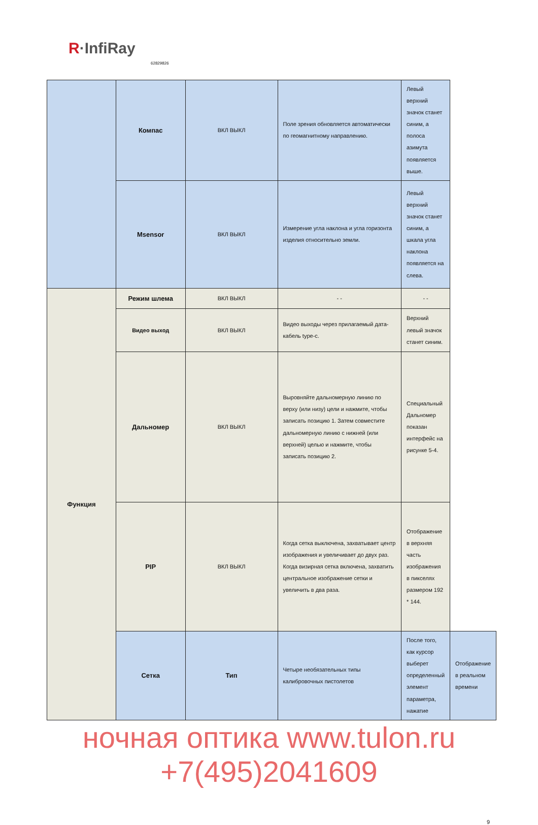R·InfiRay
62829826
| | Компас | ВКЛ ВЫКЛ | Поле зрения обновляется автоматически по геомагнитному направлению. | Левый верхний значок станет синим, а полоса азимута появляется выше. | |
| | Msensor | ВКЛ ВЫКЛ | Измерение угла наклона и угла горизонта изделия относительно земли. | Левый верхний значок станет синим, а шкала угла наклона появляется на слева. | |
| Функция | Режим шлема | ВКЛ ВЫКЛ | - - | - - | |
| | Видео выход | ВКЛ ВЫКЛ | Видео выходы через прилагаемый дата-кабель type-c. | Верхний левый значок станет синим. | |
| | Дальномер | ВКЛ ВЫКЛ | Выровняйте дальномерную линию по верху (или низу) цели и нажмите, чтобы записать позицию 1. Затем совместите дальномерную линию с нижней (или верхней) целью и нажмите, чтобы записать позицию 2. | Специальный Дальномер показан интерфейс на рисунке 5-4. | |
| | PIP | ВКЛ ВЫКЛ | Когда сетка выключена, захватывает центр изображения и увеличивает до двух раз. Когда визирная сетка включена, захватить центральное изображение сетки и увеличить в два раза. | Отображение в верхняя часть изображения в пикселях размером 192 * 144. | |
| | Сетка | Тип | Четыре необязательных типы калибровочных пистолетов | После того, как курсор выберет определенный элемент параметра, нажатие | Отображение в реальном времени |
ночная оптика www.tulon.ru +7(495)2041609
9